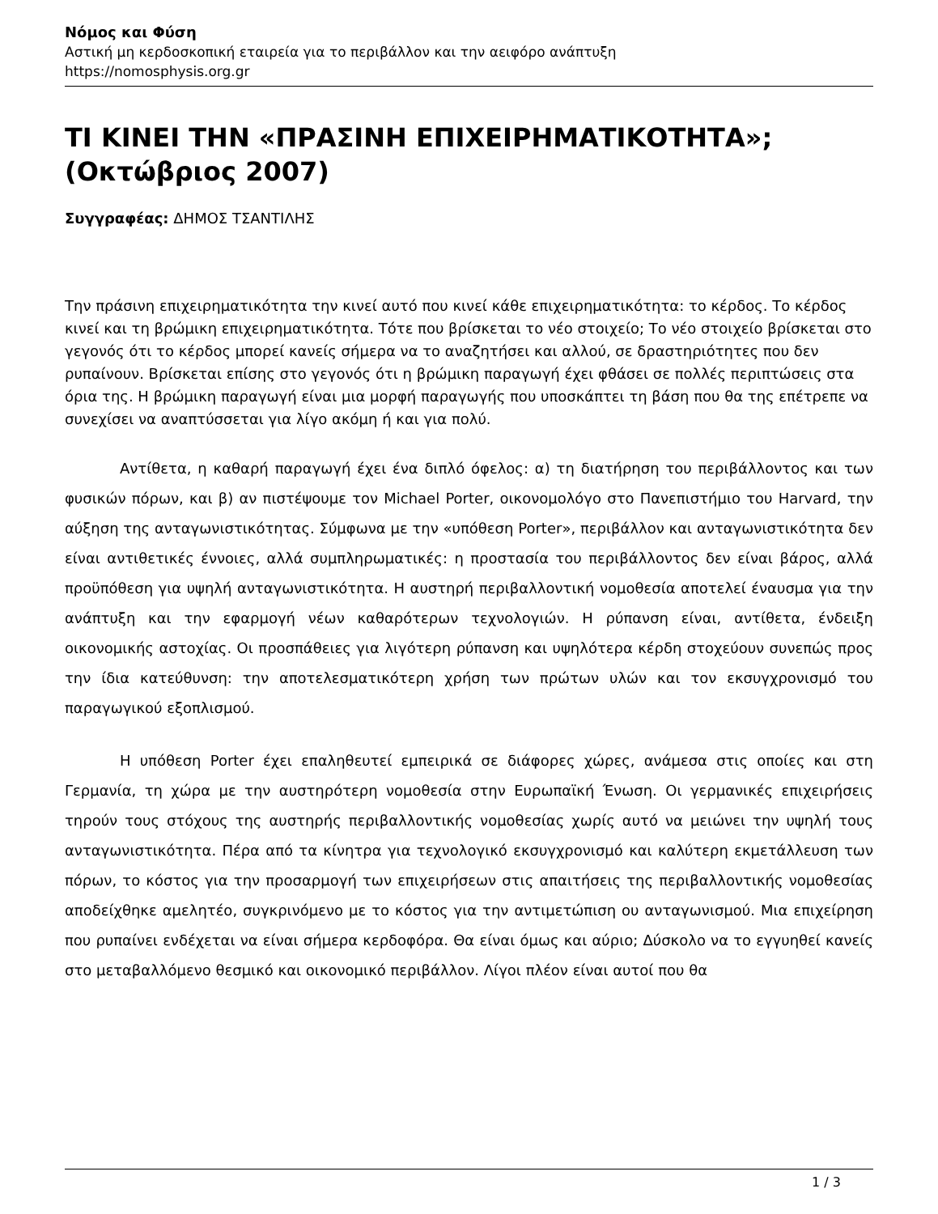Νόμος και Φύση
Αστική μη κερδοσκοπική εταιρεία για το περιβάλλον και την αειφόρο ανάπτυξη
https://nomosphysis.org.gr
ΤΙ ΚΙΝΕΙ ΤΗΝ «ΠΡΑΣΙΝΗ ΕΠΙΧΕΙΡΗΜΑΤΙΚΟΤΗΤΑ»; (Οκτώβριος 2007)
Συγγραφέας: ΔΗΜΟΣ ΤΣΑΝΤΙΛΗΣ
Την πράσινη επιχειρηματικότητα την κινεί αυτό που κινεί κάθε επιχειρηματικότητα: το κέρδος. Το κέρδος κινεί και τη βρώμικη επιχειρηματικότητα. Τότε που βρίσκεται το νέο στοιχείο; Το νέο στοιχείο βρίσκεται στο γεγονός ότι το κέρδος μπορεί κανείς σήμερα να το αναζητήσει και αλλού, σε δραστηριότητες που δεν ρυπαίνουν. Βρίσκεται επίσης στο γεγονός ότι η βρώμικη παραγωγή έχει φθάσει σε πολλές περιπτώσεις στα όρια της. Η βρώμικη παραγωγή είναι μια μορφή παραγωγής που υποσκάπτει τη βάση που θα της επέτρεπε να συνεχίσει να αναπτύσσεται για λίγο ακόμη ή και για πολύ.
Αντίθετα, η καθαρή παραγωγή έχει ένα διπλό όφελος: α) τη διατήρηση του περιβάλλοντος και των φυσικών πόρων, και β) αν πιστέψουμε τον Michael Porter, οικονομολόγο στο Πανεπιστήμιο του Harvard, την αύξηση της ανταγωνιστικότητας. Σύμφωνα με την «υπόθεση Porter», περιβάλλον και ανταγωνιστικότητα δεν είναι αντιθετικές έννοιες, αλλά συμπληρωματικές: η προστασία του περιβάλλοντος δεν είναι βάρος, αλλά προϋπόθεση για υψηλή ανταγωνιστικότητα. Η αυστηρή περιβαλλοντική νομοθεσία αποτελεί έναυσμα για την ανάπτυξη και την εφαρμογή νέων καθαρότερων τεχνολογιών. Η ρύπανση είναι, αντίθετα, ένδειξη οικονομικής αστοχίας. Οι προσπάθειες για λιγότερη ρύπανση και υψηλότερα κέρδη στοχεύουν συνεπώς προς την ίδια κατεύθυνση: την αποτελεσματικότερη χρήση των πρώτων υλών και τον εκσυγχρονισμό του παραγωγικού εξοπλισμού.
Η υπόθεση Porter έχει επαληθευτεί εμπειρικά σε διάφορες χώρες, ανάμεσα στις οποίες και στη Γερμανία, τη χώρα με την αυστηρότερη νομοθεσία στην Ευρωπαϊκή Ένωση. Οι γερμανικές επιχειρήσεις τηρούν τους στόχους της αυστηρής περιβαλλοντικής νομοθεσίας χωρίς αυτό να μειώνει την υψηλή τους ανταγωνιστικότητα. Πέρα από τα κίνητρα για τεχνολογικό εκσυγχρονισμό και καλύτερη εκμετάλλευση των πόρων, το κόστος για την προσαρμογή των επιχειρήσεων στις απαιτήσεις της περιβαλλοντικής νομοθεσίας αποδείχθηκε αμελητέο, συγκρινόμενο με το κόστος για την αντιμετώπιση ου ανταγωνισμού. Μια επιχείρηση που ρυπαίνει ενδέχεται να είναι σήμερα κερδοφόρα. Θα είναι όμως και αύριο; Δύσκολο να το εγγυηθεί κανείς στο μεταβαλλόμενο θεσμικό και οικονομικό περιβάλλον. Λίγοι πλέον είναι αυτοί που θα
1 / 3